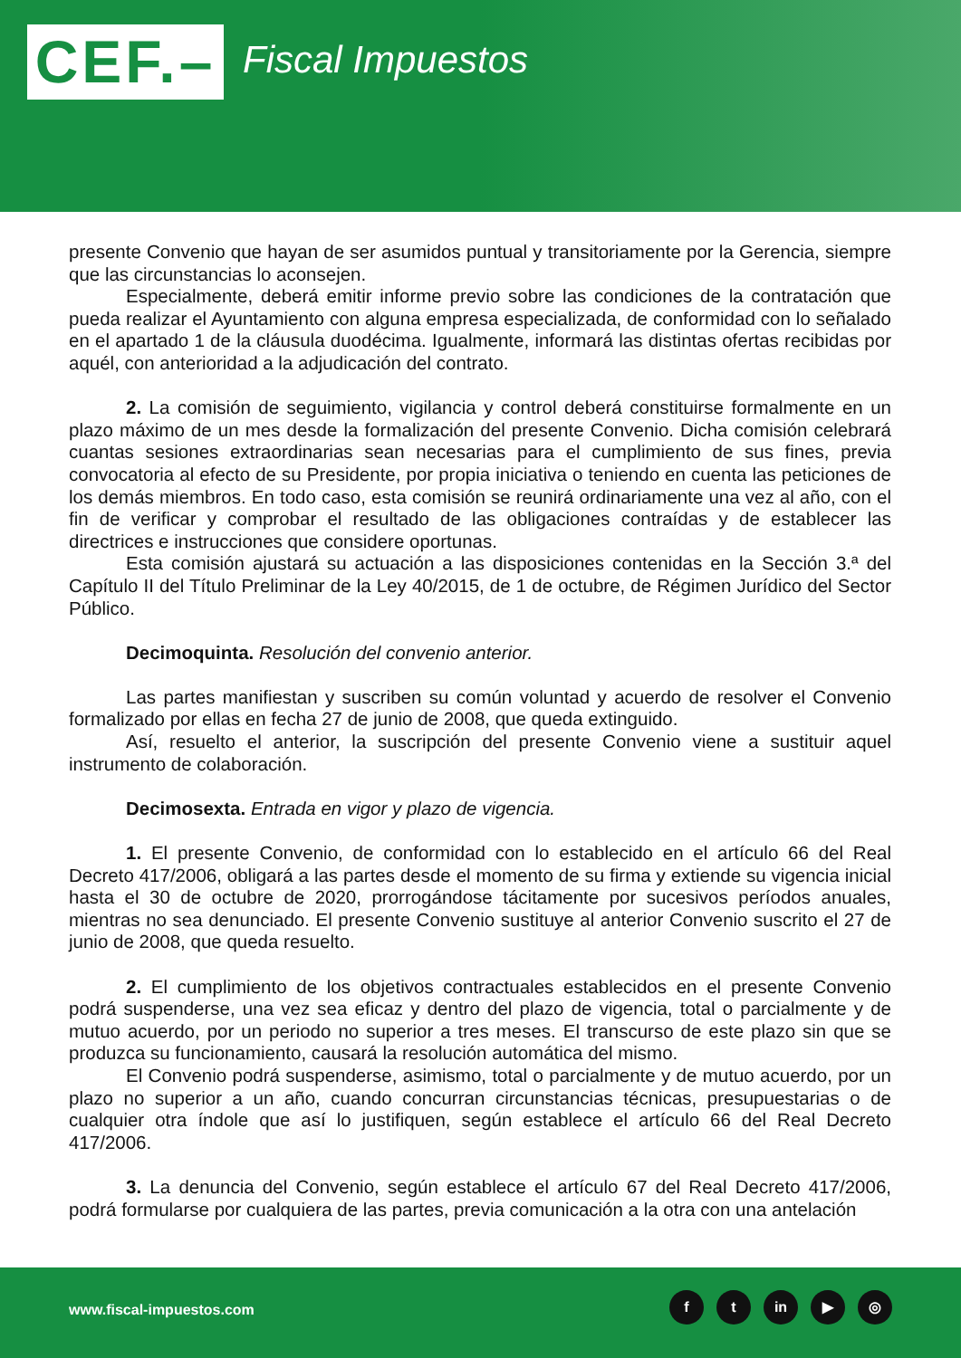CEF.–
Fiscal Impuestos
presente Convenio que hayan de ser asumidos puntual y transitoriamente por la Gerencia, siempre que las circunstancias lo aconsejen.
Especialmente, deberá emitir informe previo sobre las condiciones de la contratación que pueda realizar el Ayuntamiento con alguna empresa especializada, de conformidad con lo señalado en el apartado 1 de la cláusula duodécima. Igualmente, informará las distintas ofertas recibidas por aquél, con anterioridad a la adjudicación del contrato.
2. La comisión de seguimiento, vigilancia y control deberá constituirse formalmente en un plazo máximo de un mes desde la formalización del presente Convenio. Dicha comisión celebrará cuantas sesiones extraordinarias sean necesarias para el cumplimiento de sus fines, previa convocatoria al efecto de su Presidente, por propia iniciativa o teniendo en cuenta las peticiones de los demás miembros. En todo caso, esta comisión se reunirá ordinariamente una vez al año, con el fin de verificar y comprobar el resultado de las obligaciones contraídas y de establecer las directrices e instrucciones que considere oportunas.
Esta comisión ajustará su actuación a las disposiciones contenidas en la Sección 3.ª del Capítulo II del Título Preliminar de la Ley 40/2015, de 1 de octubre, de Régimen Jurídico del Sector Público.
Decimoquinta. Resolución del convenio anterior.
Las partes manifiestan y suscriben su común voluntad y acuerdo de resolver el Convenio formalizado por ellas en fecha 27 de junio de 2008, que queda extinguido.
Así, resuelto el anterior, la suscripción del presente Convenio viene a sustituir aquel instrumento de colaboración.
Decimosexta. Entrada en vigor y plazo de vigencia.
1. El presente Convenio, de conformidad con lo establecido en el artículo 66 del Real Decreto 417/2006, obligará a las partes desde el momento de su firma y extiende su vigencia inicial hasta el 30 de octubre de 2020, prorrogándose tácitamente por sucesivos períodos anuales, mientras no sea denunciado. El presente Convenio sustituye al anterior Convenio suscrito el 27 de junio de 2008, que queda resuelto.
2. El cumplimiento de los objetivos contractuales establecidos en el presente Convenio podrá suspenderse, una vez sea eficaz y dentro del plazo de vigencia, total o parcialmente y de mutuo acuerdo, por un periodo no superior a tres meses. El transcurso de este plazo sin que se produzca su funcionamiento, causará la resolución automática del mismo.
El Convenio podrá suspenderse, asimismo, total o parcialmente y de mutuo acuerdo, por un plazo no superior a un año, cuando concurran circunstancias técnicas, presupuestarias o de cualquier otra índole que así lo justifiquen, según establece el artículo 66 del Real Decreto 417/2006.
3. La denuncia del Convenio, según establece el artículo 67 del Real Decreto 417/2006, podrá formularse por cualquiera de las partes, previa comunicación a la otra con una antelación
www.fiscal-impuestos.com
ft in ▶ ◎